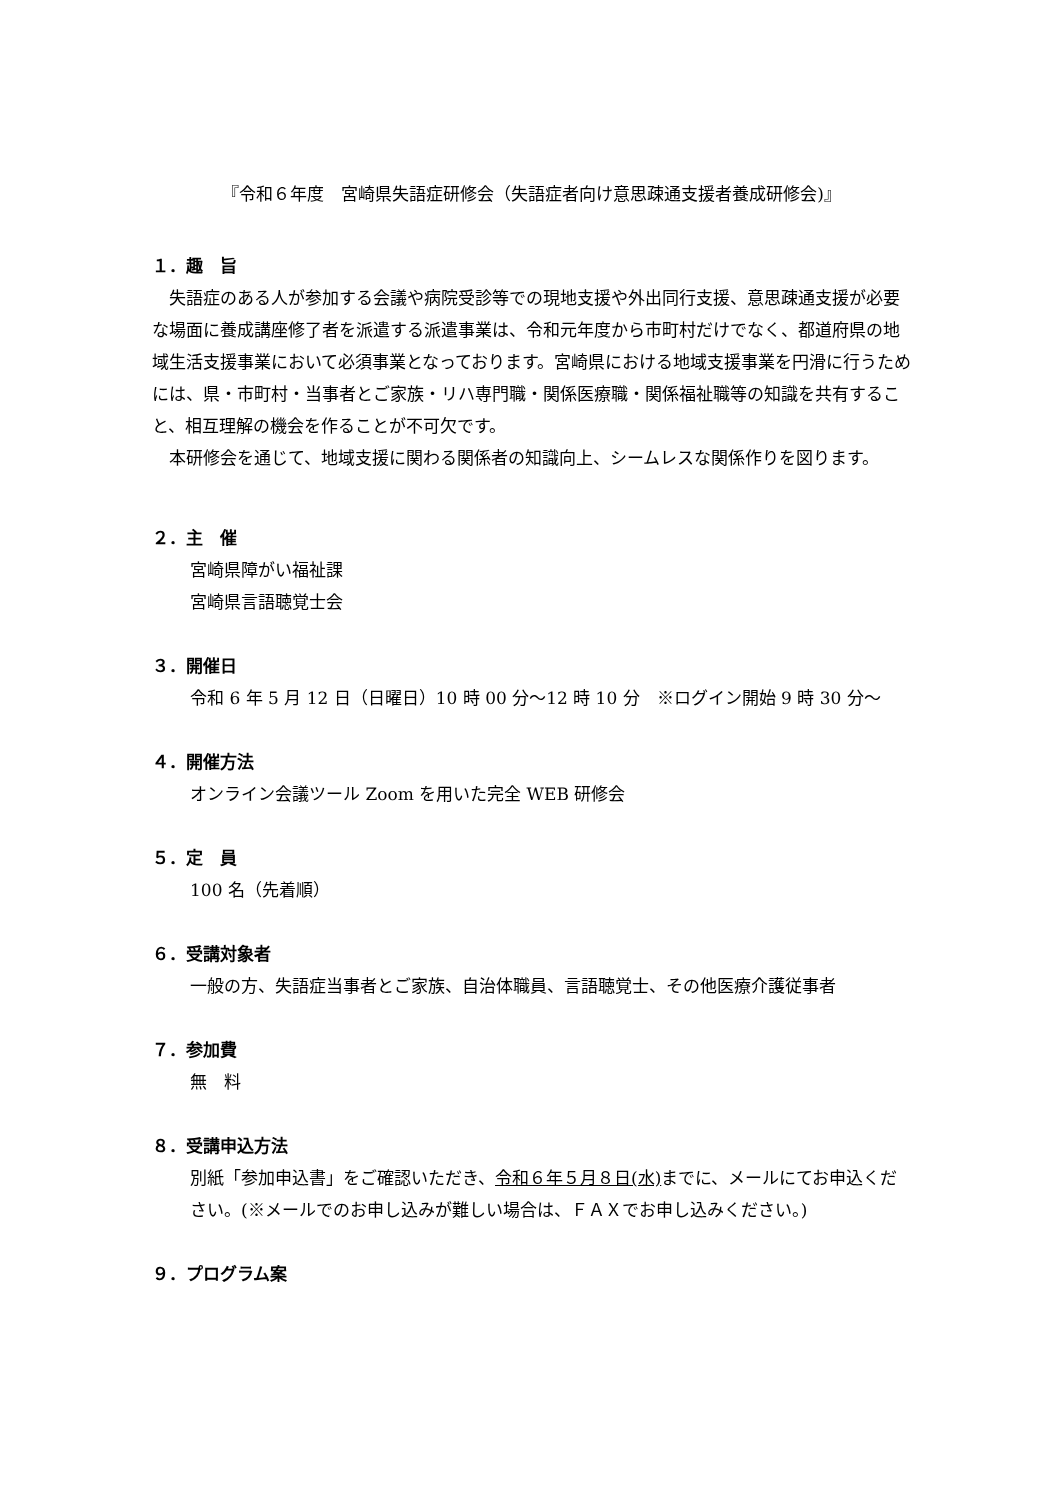『令和６年度　宮崎県失語症研修会（失語症者向け意思疎通支援者養成研修会)』
１．趣　旨
　失語症のある人が参加する会議や病院受診等での現地支援や外出同行支援、意思疎通支援が必要な場面に養成講座修了者を派遣する派遣事業は、令和元年度から市町村だけでなく、都道府県の地域生活支援事業において必須事業となっております。宮崎県における地域支援事業を円滑に行うためには、県・市町村・当事者とご家族・リハ専門職・関係医療職・関係福祉職等の知識を共有すること、相互理解の機会を作ることが不可欠です。
　本研修会を通じて、地域支援に関わる関係者の知識向上、シームレスな関係作りを図ります。
２．主　催
宮崎県障がい福祉課
宮崎県言語聴覚士会
３．開催日
令和 6 年 5 月 12 日（日曜日）10 時 00 分～12 時 10 分　※ログイン開始 9 時 30 分～
４．開催方法
オンライン会議ツール Zoom を用いた完全 WEB 研修会
５．定　員
100 名（先着順）
６．受講対象者
一般の方、失語症当事者とご家族、自治体職員、言語聴覚士、その他医療介護従事者
７．参加費
無　料
８．受講申込方法
別紙「参加申込書」をご確認いただき、令和６年５月８日(水) までに、メールにてお申込ください。(※メールでのお申し込みが難しい場合は、ＦＡＸでお申し込みください。)
９．プログラム案